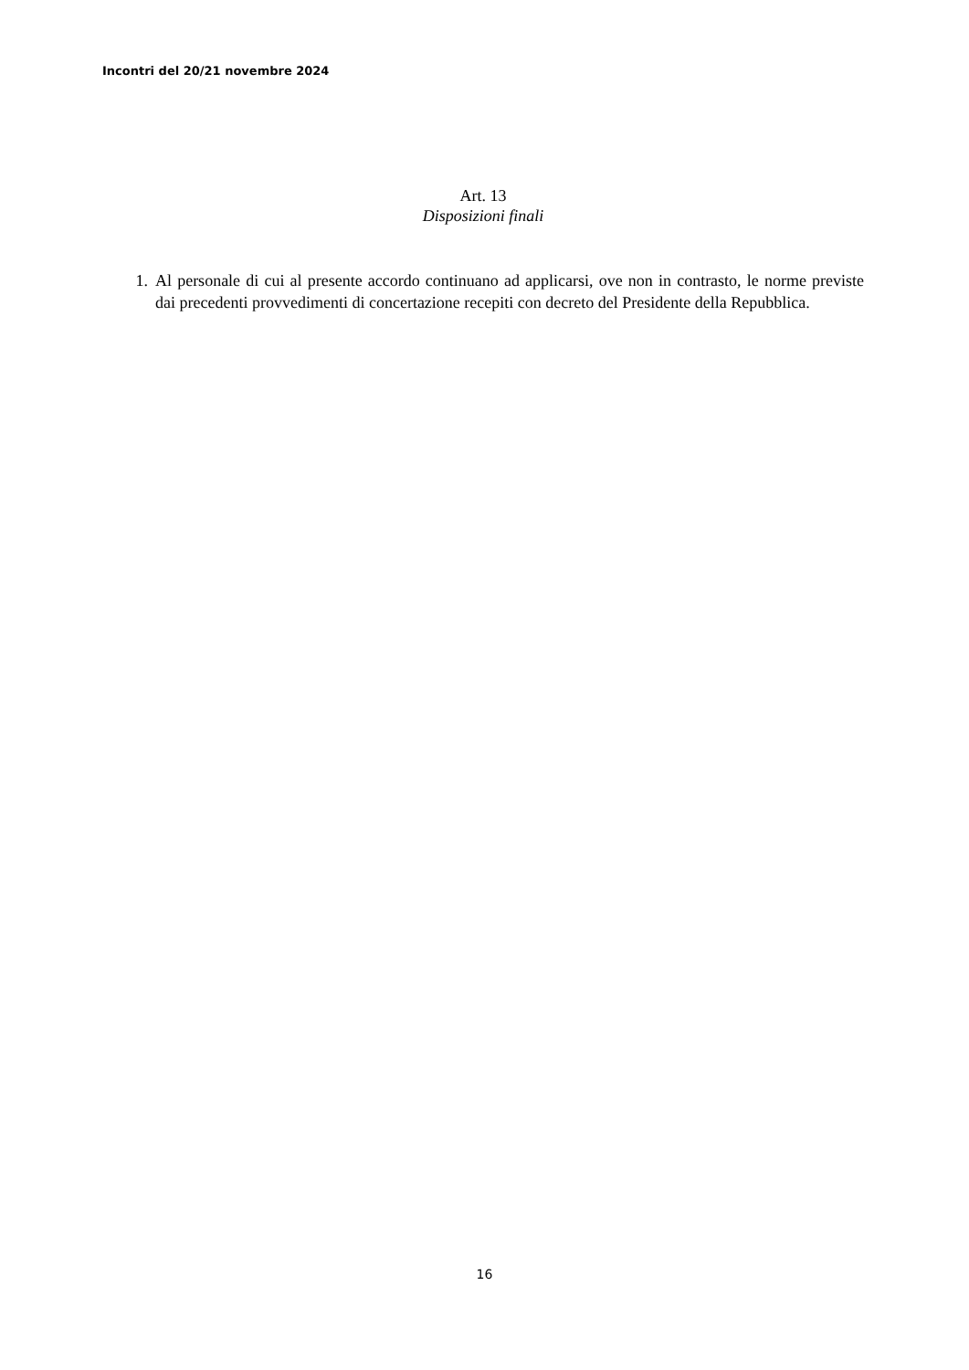Incontri del 20/21 novembre 2024
Art. 13
Disposizioni finali
1. Al personale di cui al presente accordo continuano ad applicarsi, ove non in contrasto, le norme previste dai precedenti provvedimenti di concertazione recepiti con decreto del Presidente della Repubblica.
16